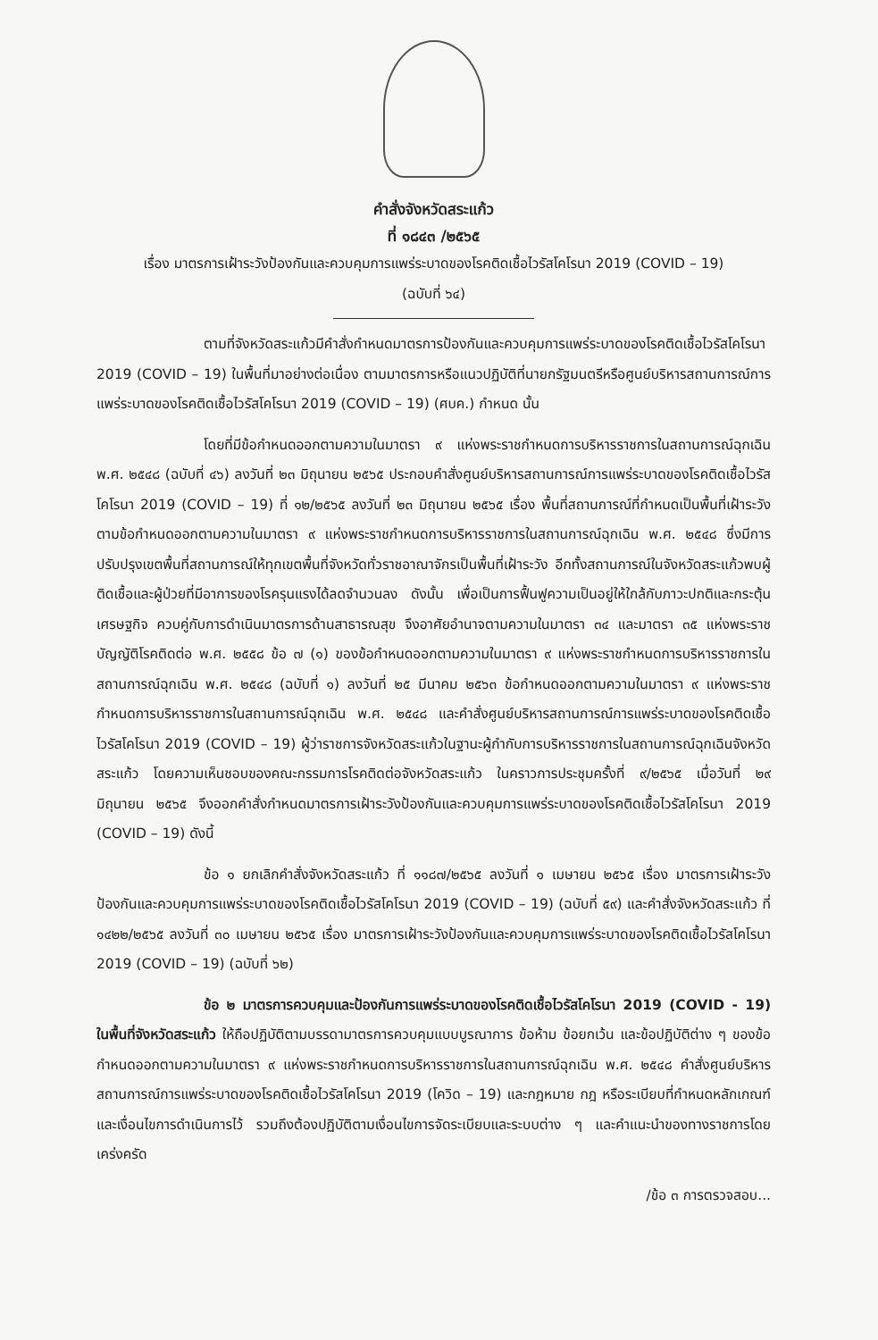คำสั่งจังหวัดสระแก้ว
ที่ ๑๘๔๓ /๒๕๖๕
เรื่อง มาตรการเฝ้าระวังป้องกันและควบคุมการแพร่ระบาดของโรคติดเชื้อไวรัสโคโรนา 2019 (COVID – 19)
(ฉบับที่ ๖๔)
ตามที่จังหวัดสระแก้วมีคำสั่งกำหนดมาตรการป้องกันและควบคุมการแพร่ระบาดของโรคติดเชื้อไวรัสโคโรนา 2019 (COVID – 19) ในพื้นที่มาอย่างต่อเนื่อง ตามมาตรการหรือแนวปฏิบัติที่นายกรัฐมนตรีหรือศูนย์บริหารสถานการณ์การแพร่ระบาดของโรคติดเชื้อไวรัสโคโรนา 2019 (COVID – 19) (ศบค.) กำหนด นั้น
โดยที่มีข้อกำหนดออกตามความในมาตรา ๙ แห่งพระราชกำหนดการบริหารราชการในสถานการณ์ฉุกเฉิน พ.ศ. ๒๕๔๘ (ฉบับที่ ๔๖) ลงวันที่ ๒๓ มิถุนายน ๒๕๖๕ ประกอบคำสั่งศูนย์บริหารสถานการณ์การแพร่ระบาดของโรคติดเชื้อไวรัสโคโรนา 2019 (COVID – 19) ที่ ๑๒/๒๕๖๕ ลงวันที่ ๒๓ มิถุนายน ๒๕๖๕ เรื่อง พื้นที่สถานการณ์ที่กำหนดเป็นพื้นที่เฝ้าระวัง ตามข้อกำหนดออกตามความในมาตรา ๙ แห่งพระราชกำหนดการบริหารราชการในสถานการณ์ฉุกเฉิน พ.ศ. ๒๕๔๘ ซึ่งมีการปรับปรุงเขตพื้นที่สถานการณ์ให้ทุกเขตพื้นที่จังหวัดทั่วราชอาณาจักรเป็นพื้นที่เฝ้าระวัง อีกทั้งสถานการณ์ในจังหวัดสระแก้วพบผู้ติดเชื้อและผู้ป่วยที่มีอาการของโรครุนแรงได้ลดจำนวนลง ดังนั้น เพื่อเป็นการฟื้นฟูความเป็นอยู่ให้ใกล้กับภาวะปกติและกระตุ้นเศรษฐกิจ ควบคู่กับการดำเนินมาตรการด้านสาธารณสุข จึงอาศัยอำนาจตามความในมาตรา ๓๔ และมาตรา ๓๕ แห่งพระราชบัญญัติโรคติดต่อ พ.ศ. ๒๕๕๘ ข้อ ๗ (๑) ของข้อกำหนดออกตามความในมาตรา ๙ แห่งพระราชกำหนดการบริหารราชการในสถานการณ์ฉุกเฉิน พ.ศ. ๒๕๔๘ (ฉบับที่ ๑) ลงวันที่ ๒๕ มีนาคม ๒๕๖๓ ข้อกำหนดออกตามความในมาตรา ๙ แห่งพระราชกำหนดการบริหารราชการในสถานการณ์ฉุกเฉิน พ.ศ. ๒๕๔๘ และคำสั่งศูนย์บริหารสถานการณ์การแพร่ระบาดของโรคติดเชื้อไวรัสโคโรนา 2019 (COVID – 19) ผู้ว่าราชการจังหวัดสระแก้วในฐานะผู้กำกับการบริหารราชการในสถานการณ์ฉุกเฉินจังหวัดสระแก้ว โดยความเห็นชอบของคณะกรรมการโรคติดต่อจังหวัดสระแก้ว ในคราวการประชุมครั้งที่ ๙/๒๕๖๕ เมื่อวันที่ ๒๙ มิถุนายน ๒๕๖๕ จึงออกคำสั่งกำหนดมาตรการเฝ้าระวังป้องกันและควบคุมการแพร่ระบาดของโรคติดเชื้อไวรัสโคโรนา 2019 (COVID – 19) ดังนี้
ข้อ ๑ ยกเลิกคำสั่งจังหวัดสระแก้ว ที่ ๑๑๘๗/๒๕๖๕ ลงวันที่ ๑ เมษายน ๒๕๖๕ เรื่อง มาตรการเฝ้าระวังป้องกันและควบคุมการแพร่ระบาดของโรคติดเชื้อไวรัสโคโรนา 2019 (COVID – 19) (ฉบับที่ ๕๙) และคำสั่งจังหวัดสระแก้ว ที่ ๑๔๒๒/๒๕๖๕ ลงวันที่ ๓๐ เมษายน ๒๕๖๕ เรื่อง มาตรการเฝ้าระวังป้องกันและควบคุมการแพร่ระบาดของโรคติดเชื้อไวรัสโคโรนา 2019 (COVID – 19) (ฉบับที่ ๖๒)
ข้อ ๒ มาตรการควบคุมและป้องกันการแพร่ระบาดของโรคติดเชื้อไวรัสโคโรนา 2019 (COVID - 19) ในพื้นที่จังหวัดสระแก้ว ให้ถือปฏิบัติตามบรรดามาตรการควบคุมแบบบูรณาการ ข้อห้าม ข้อยกเว้น และข้อปฏิบัติต่าง ๆ ของข้อกำหนดออกตามความในมาตรา ๙ แห่งพระราชกำหนดการบริหารราชการในสถานการณ์ฉุกเฉิน พ.ศ. ๒๕๔๘ คำสั่งศูนย์บริหารสถานการณ์การแพร่ระบาดของโรคติดเชื้อไวรัสโคโรนา 2019 (โควิด – 19) และกฎหมาย กฎ หรือระเบียบที่กำหนดหลักเกณฑ์ และเงื่อนไขการดำเนินการไว้ รวมถึงต้องปฏิบัติตามเงื่อนไขการจัดระเบียบและระบบต่าง ๆ และคำแนะนำของทางราชการโดยเคร่งครัด
/ข้อ ๓ การตรวจสอบ...